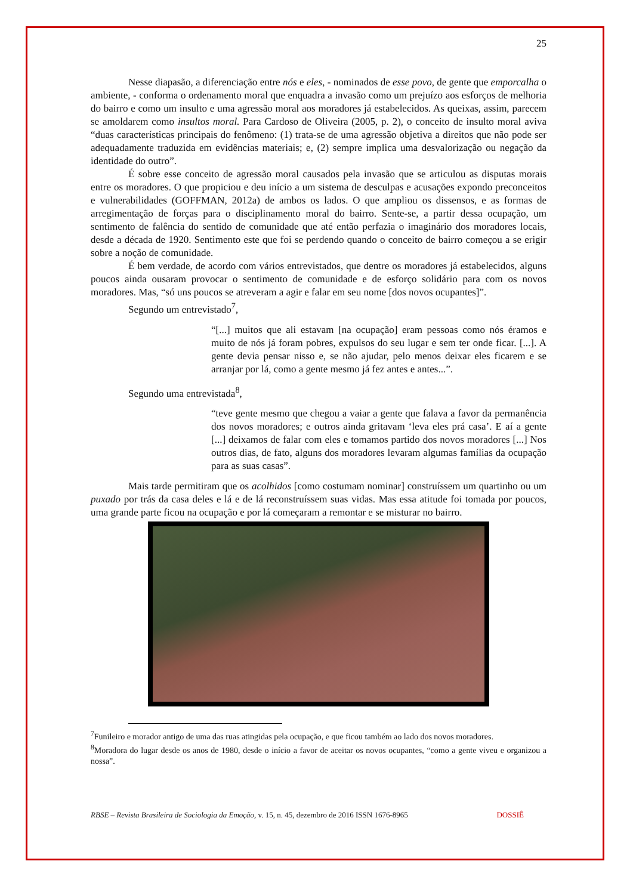25
Nesse diapasão, a diferenciação entre nós e eles, - nominados de esse povo, de gente que emporcalha o ambiente, - conforma o ordenamento moral que enquadra a invasão como um prejuízo aos esforços de melhoria do bairro e como um insulto e uma agressão moral aos moradores já estabelecidos. As queixas, assim, parecem se amoldarem como insultos moral. Para Cardoso de Oliveira (2005, p. 2), o conceito de insulto moral aviva “duas características principais do fenômeno: (1) trata-se de uma agressão objetiva a direitos que não pode ser adequadamente traduzida em evidências materiais; e, (2) sempre implica uma desvalorização ou negação da identidade do outro”.
É sobre esse conceito de agressão moral causados pela invasão que se articulou as disputas morais entre os moradores. O que propiciou e deu início a um sistema de desculpas e acusações expondo preconceitos e vulnerabilidades (GOFFMAN, 2012a) de ambos os lados. O que ampliou os dissensos, e as formas de arregimentação de forças para o disciplinamento moral do bairro. Sente-se, a partir dessa ocupação, um sentimento de falência do sentido de comunidade que até então perfazia o imaginário dos moradores locais, desde a década de 1920. Sentimento este que foi se perdendo quando o conceito de bairro começou a se erigir sobre a noção de comunidade.
É bem verdade, de acordo com vários entrevistados, que dentre os moradores já estabelecidos, alguns poucos ainda ousaram provocar o sentimento de comunidade e de esforço solidário para com os novos moradores. Mas, “só uns poucos se atreveram a agir e falar em seu nome [dos novos ocupantes]”.
Segundo um entrevistado<sup>7</sup>,
“[...] muitos que ali estavam [na ocupação] eram pessoas como nós éramos e muito de nós já foram pobres, expulsos do seu lugar e sem ter onde ficar. [...]. A gente devia pensar nisso e, se não ajudar, pelo menos deixar eles ficarem e se arranjar por lá, como a gente mesmo já fez antes e antes...”.
Segundo uma entrevistada<sup>8</sup>,
“teve gente mesmo que chegou a vaiar a gente que falava a favor da permanência dos novos moradores; e outros ainda gritavam ‘leva eles prá casa’. E aí a gente [...] deixamos de falar com eles e tomamos partido dos novos moradores [...] Nos outros dias, de fato, alguns dos moradores levaram algumas famílias da ocupação para as suas casas”.
Mais tarde permitiram que os acolhidos [como costumam nominar] construíssem um quartinho ou um puxado por trás da casa deles e lá e de lá reconstruíssem suas vidas. Mas essa atitude foi tomada por poucos, uma grande parte ficou na ocupação e por lá começaram a remontar e se misturar no bairro.
<sup>7</sup> Funileiro e morador antigo de uma das ruas atingidas pela ocupação, e que ficou também ao lado dos novos moradores.
<sup>8</sup> Moradora do lugar desde os anos de 1980, desde o início a favor de aceitar os novos ocupantes, “como a gente viveu e organizou a nossa”.
RBSE – Revista Brasileira de Sociologia da Emoção, v. 15, n. 45, dezembro de 2016 ISSN 1676-8965 DOSSIÊ